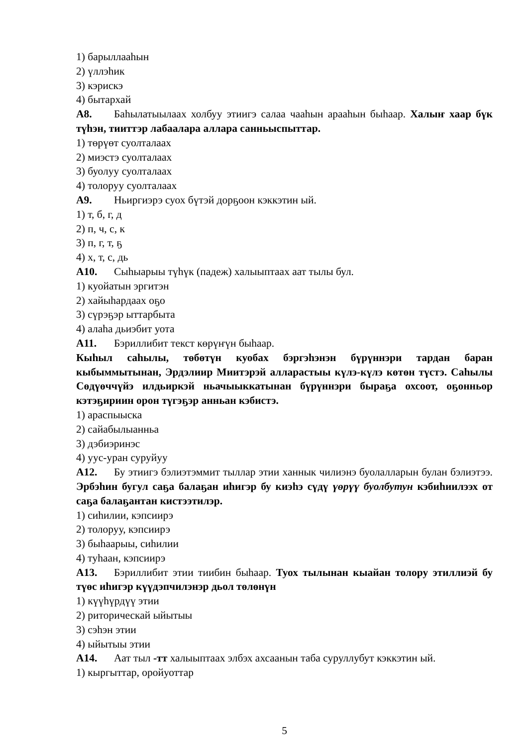1) барыллааһын
2) үллэһик
3) кэрискэ
4) бытархай
А8. Баһылатыылаах холбуу этиигэ салаа чааһын арааһын быһаар. Халыҥ хаар бүк түһэн, тииттэр лабаалара аллара санньыспыттар.
1) төрүөт суолталаах
2) миэстэ суолталаах
3) буолуу суолталаах
4) толоруу суолталаах
А9. Ньиргиэрэ суох бүтэй дорҕоон кэккэтин ый.
1) т, б, г, д
2) п, ч, с, к
3) п, г, т, ҕ
4) х, т, с, дь
А10. Сыһыарыы түһүк (падеж) халыыптаах аат тылы бул.
1) куойатын эргитэн
2) хайыһардаах оҕо
3) сүрэҕэр ыттарбыта
4) алаһа дьиэбит уота
А11. Бэриллибит текст көрүҥүн быһаар.
Кыһыл саһылы, төбөтүн куобах бэргэһэнэн бүрүннэри тардан баран кыбыммытынан, Эрдэлиир Миитэрэй алларастыы күлэ-күлэ көтөн түстэ. Саһылы Сөдүөччүйэ илдьиркэй ньачыыккатынан бүрүннэри быраҕа охсоот, оҕонньор кэтэҕириин орон түгэҕэр анньан кэбистэ.
1) араспыыска
2) сайабылыанньа
3) дэбиэринэс
4) уус-уран суруйуу
А12. Бу этиигэ бэлиэтэммит тыллар этии ханнык чилиэнэ буолалларын булан бэлиэтээ. Эрбэһин бугул саҕа балаҕан иһигэр бу киэһэ сүдү үөрүү буолбутун кэбиһиилээх от саҕа балаҕантан кистээтилэр.
1) сиһилии, кэпсиирэ
2) толоруу, кэпсиирэ
3) быһаарыы, сиһилии
4) туһаан, кэпсиирэ
А13. Бэриллибит этии тиибин быһаар. Туох тылынан кыайан толору этиллиэй бу түөс иһигэр күүдэпчилэнэр дьол төлөнүн
1) күүһүрдүү этии
2) риторическай ыйытыы
3) сэһэн этии
4) ыйытыы этии
А14. Аат тыл -тт халыыптаах элбэх ахсаанын таба суруллубут кэккэтин ый.
1) кыргыттар, оройуоттар
5